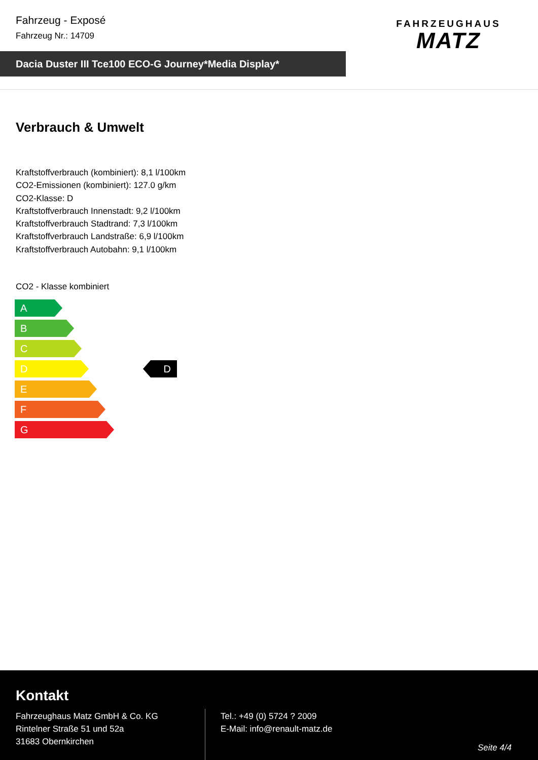Fahrzeug - Exposé
Fahrzeug Nr.: 14709
FAHRZEUGHAUS
MATZ
Dacia Duster III Tce100 ECO-G Journey*Media Display*
Verbrauch & Umwelt
Kraftstoffverbrauch (kombiniert): 8,1 l/100km
CO2-Emissionen (kombiniert): 127.0 g/km
CO2-Klasse: D
Kraftstoffverbrauch Innenstadt: 9,2 l/100km
Kraftstoffverbrauch Stadtrand: 7,3 l/100km
Kraftstoffverbrauch Landstraße: 6,9 l/100km
Kraftstoffverbrauch Autobahn: 9,1 l/100km
CO2 - Klasse kombiniert
A
B
C
D
E
F
G
D
Kontakt
Fahrzeughaus Matz GmbH & Co. KG
Rintelner Straße 51 und 52a
31683 Obernkirchen
Tel.: +49 (0) 5724 ? 2009
E-Mail: info@renault-matz.de
Seite 4/4